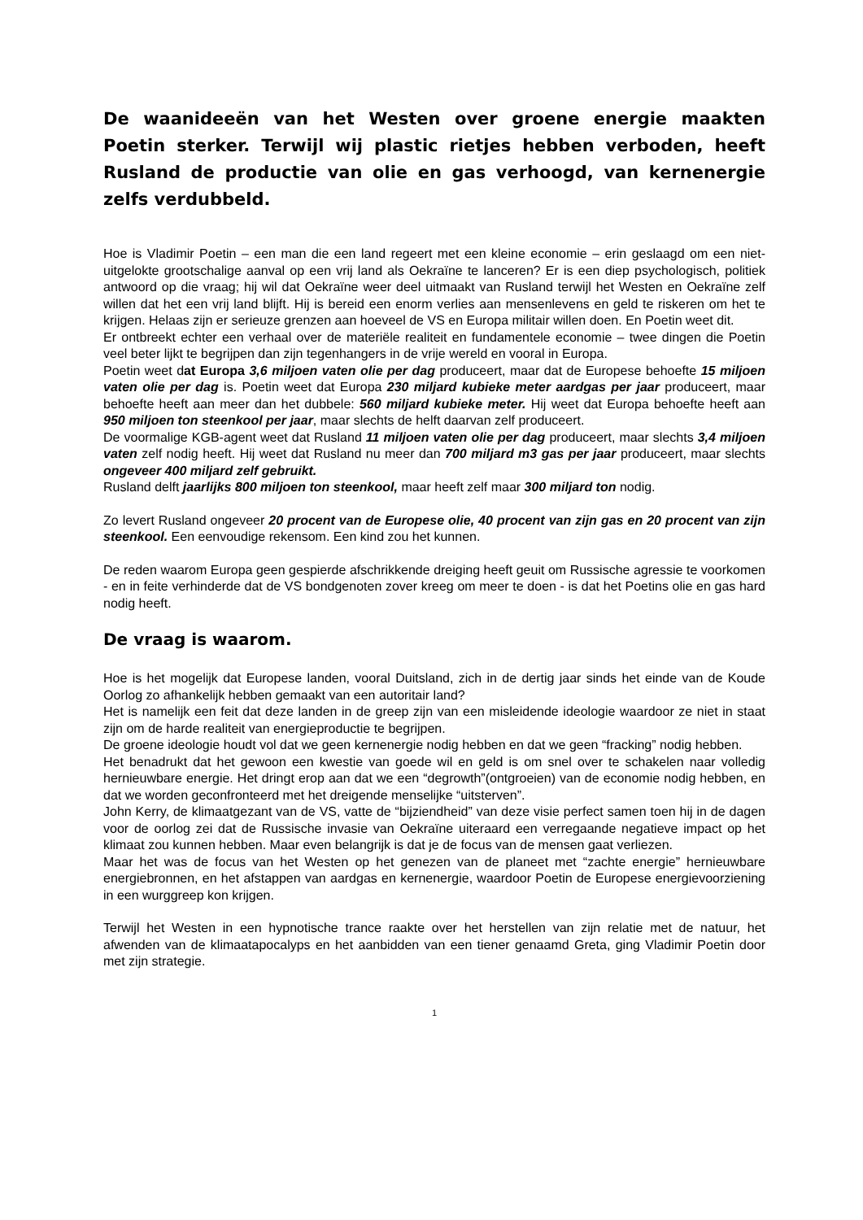De waanideeën van het Westen over groene energie maakten Poetin sterker. Terwijl wij plastic rietjes hebben verboden, heeft Rusland de productie van olie en gas verhoogd, van kernenergie zelfs verdubbeld.
Hoe is Vladimir Poetin – een man die een land regeert met een kleine economie – erin geslaagd om een niet-uitgelokte grootschalige aanval op een vrij land als Oekraïne te lanceren? Er is een diep psychologisch, politiek antwoord op die vraag; hij wil dat Oekraïne weer deel uitmaakt van Rusland terwijl het Westen en Oekraïne zelf willen dat het een vrij land blijft. Hij is bereid een enorm verlies aan mensenlevens en geld te riskeren om het te krijgen. Helaas zijn er serieuze grenzen aan hoeveel de VS en Europa militair willen doen. En Poetin weet dit.
Er ontbreekt echter een verhaal over de materiële realiteit en fundamentele economie – twee dingen die Poetin veel beter lijkt te begrijpen dan zijn tegenhangers in de vrije wereld en vooral in Europa.
Poetin weet dat Europa 3,6 miljoen vaten olie per dag produceert, maar dat de Europese behoefte 15 miljoen vaten olie per dag is. Poetin weet dat Europa 230 miljard kubieke meter aardgas per jaar produceert, maar behoefte heeft aan meer dan het dubbele: 560 miljard kubieke meter. Hij weet dat Europa behoefte heeft aan 950 miljoen ton steenkool per jaar, maar slechts de helft daarvan zelf produceert.
De voormalige KGB-agent weet dat Rusland 11 miljoen vaten olie per dag produceert, maar slechts 3,4 miljoen vaten zelf nodig heeft. Hij weet dat Rusland nu meer dan 700 miljard m3 gas per jaar produceert, maar slechts ongeveer 400 miljard zelf gebruikt.
Rusland delft jaarlijks 800 miljoen ton steenkool, maar heeft zelf maar 300 miljard ton nodig.
Zo levert Rusland ongeveer 20 procent van de Europese olie, 40 procent van zijn gas en 20 procent van zijn steenkool. Een eenvoudige rekensom. Een kind zou het kunnen.
De reden waarom Europa geen gespierde afschrikkende dreiging heeft geuit om Russische agressie te voorkomen - en in feite verhinderde dat de VS bondgenoten zover kreeg om meer te doen - is dat het Poetins olie en gas hard nodig heeft.
De vraag is waarom.
Hoe is het mogelijk dat Europese landen, vooral Duitsland, zich in de dertig jaar sinds het einde van de Koude Oorlog zo afhankelijk hebben gemaakt van een autoritair land?
Het is namelijk een feit dat deze landen in de greep zijn van een misleidende ideologie waardoor ze niet in staat zijn om de harde realiteit van energieproductie te begrijpen.
De groene ideologie houdt vol dat we geen kernenergie nodig hebben en dat we geen “fracking” nodig hebben.
Het benadrukt dat het gewoon een kwestie van goede wil en geld is om snel over te schakelen naar volledig hernieuwbare energie. Het dringt erop aan dat we een “degrowth”(ontgroeien) van de economie nodig hebben, en dat we worden geconfronteerd met het dreigende menselijke “uitsterven”.
John Kerry, de klimaatgezant van de VS, vatte de “bijziendheid” van deze visie perfect samen toen hij in de dagen voor de oorlog zei dat de Russische invasie van Oekraïne uiteraard een verregaande negatieve impact op het klimaat zou kunnen hebben. Maar even belangrijk is dat je de focus van de mensen gaat verliezen.
Maar het was de focus van het Westen op het genezen van de planeet met “zachte energie” hernieuwbare energiebronnen, en het afstappen van aardgas en kernenergie, waardoor Poetin de Europese energievoorziening in een wurggreep kon krijgen.
Terwijl het Westen in een hypnotische trance raakte over het herstellen van zijn relatie met de natuur, het afwenden van de klimaatapocalyps en het aanbidden van een tiener genaamd Greta, ging Vladimir Poetin door met zijn strategie.
1